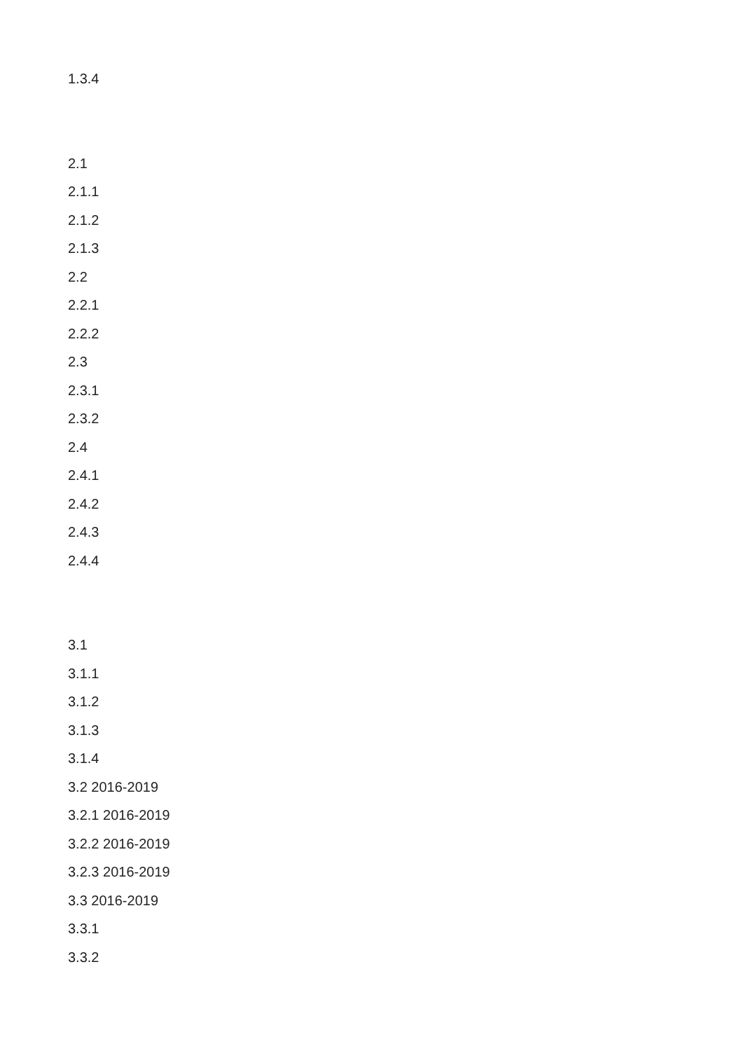1.3.4
2.1
2.1.1
2.1.2
2.1.3
2.2
2.2.1
2.2.2
2.3
2.3.1
2.3.2
2.4
2.4.1
2.4.2
2.4.3
2.4.4
3.1
3.1.1
3.1.2
3.1.3
3.1.4
3.2 2016-2019
3.2.1 2016-2019
3.2.2 2016-2019
3.2.3 2016-2019
3.3 2016-2019
3.3.1
3.3.2